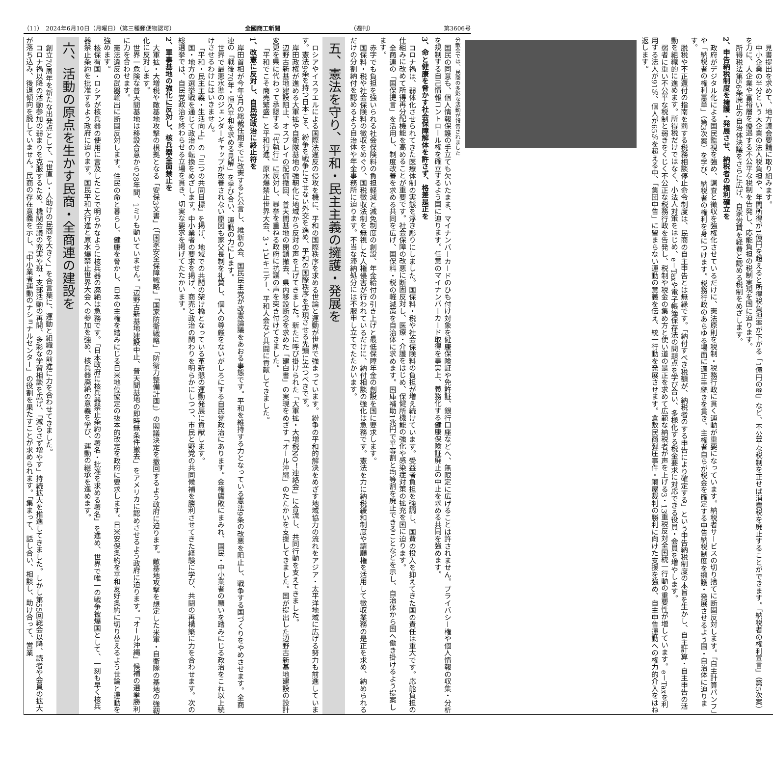（11）　2024年6月10日（月曜日）（第三種郵便物認可） 全國商工新聞 （週刊） 第3606号
見書提出を求めて、地方議会要請に取り組みます。
中小企業の半分という大企業の法人税負担や、年間所得が1億円を超えると所得税負担率が下がる「1億円の壁」など、不公平な税制を正せば消費税を廃止することができます。「納税者の権利宣言」（第5次案）を力に、大企業や富裕層を優遇する不公平な税制を告発し、応能負担の税制実現を国に迫ります。
所得税法第56条廃止の自治体決議をさらに広げ、自家労賃を経費と認める税制をめざします。
2、申告納税制度を擁護・発展させ、納税者の権利確立を
政府がデジタル化による国民監視を強め、調査と徴収を強権化させているだけに、憲法原則を税制・税務行政に貫く運動が重要になっています。納税者サービスの切り捨てに断固反対します。「自主計算パンフ」や「納税者の権利憲章」（第3次案）を学び、納税者の権利を身につけます。税務行政のあらゆる場面に適正手続きを貫き、主権者自らが税金を確定する申告納税制度を擁護・発展させるよう国・自治体に迫ります。
脱税や不正還付の指南を罰する税務相談停止命令制度は、民商の自主申告とは無縁です。「納付すべき税額が、納税者のする申告により確定する」という申告納税制度の本旨を生かし、自主計算・自主申告の活動を組織的に進めます。所得税だけではなく、小法人対策をはじめ、e－Taxや電子帳簿保存法の問題点を学び合い、多様化する税金要求に対応できる役員・会員を増やします。
弱者に重い不公平な税制と弱きをくじく不公正な税務行政を告発し、税制や税金の集め方と使い道の是正を求めて広範な納税者が声を上げる3・13重税反対全国統一行動の重要性が増しています。e－Taxを利用する法人が91％、個人が65％を超える中、「集団申告」に留まらない運動の意義を伝え、統一行動を発展させます。倉敷民商弾圧事件・禰屋裁判の勝利に向けた支援を強め、自主申告運動への権力的介入をはね返します。
分散会では、民商の多彩な活動が報告されました
国民の同意も、個人情報保護の手立ても欠いたまま、マイナンバーカードのひも付け対象を健康保険証や免許証、銀行口座などへ、無限定に広げることは許されません。プライバシー権や個人情報の収集・分析を規制する自己情報コントロール権を確立するよう国に迫ります。任意のマイナンバーカード取得を事実上、義務化する健康保険証廃止の中止を求める共同を強めます。
3、命と健康を脅かす社会保障解体を許さず、格差是正を
コロナ禍は、弱体化させられてきた医療体制の実態を浮き彫りにしました。国保料・税や社会保険料の負担が増え続けています。受益者負担を強調し、国費の投入を抑えてきた国の責任は重大です。応能負担の仕組みに改めて所得再分配機能を高めることが重要です。社会保障の改悪に断固反対し、医療・介護をはじめ、保健所機能の強化や感染症対策の拡充を国に迫ります。
全商連の「国保提言」を活用し、制度改善を求める共同を広げ、国保料・税の軽減策を自治体に求めます。国庫補助1兆円で平等割と均等割を廃止できることなどを示し、自治体から国へ働き掛けるよう提案します。
赤字でも負担を強いられる社会保険料の負担軽減と減免制度の創設、年金給付の引き上げと最低保障年金の創設を国に要求します。
国保料・税や社会保険料の徴収をめぐり、国税徴収法制を無視した人権侵害が行われているだけに、納付相談の強化は急務です。憲法を力に納税緩和制度や請願権を活用して徴収業務の是正を求め、納められるだけの分割納付を認めるよう自治体や年金事務所に迫ります。不当な滞納処分には不服申し立てでたたかいます。
五、憲法を守り、平和・民主主義の擁護・発展を
ロシアやイスラエルによる国際法違反の侵攻を機に、平和の国際秩序を求める世論と運動が世界で強まっています。紛争の平和的解決をめざす地域協力の流れをアジア・太平洋地域に広げる努力も前進しています。憲法9条を持つ日本こそ、紛争を戦争にさせない外交を進め、平和の国際秩序を実現させる先頭に立つべきです。
岸田政権が進める大軍拡や自衛隊基地の強靭化に地域から反対の声を上げてきました。新たに呼び掛けられた「大軍拡・大増税NO！連絡会」に合流し、共同行動を支えてきました。
辺野古新基地建設阻止、オスプレイの配備撤回、普天間基地の閉鎖撤去、県内移設断念を求めた「建白書」の実現をめざす「オール沖縄」のたたかいを支援してきました。国が提出した辺野古新基地建設の設計変更を県に代わって承認する「代執行」に反対し、暴挙を重ねる政府に抗議の声を突き付けてきました。
「平和でこそ商売繁盛」と平和行進、原水爆禁止世界大会、3・1ビキニデー、平和大会など共闘に貢献してきました。
1、改憲に反対し、自民党政治に終止符を
岸田首相が今年9月の総裁任期までに改憲すると公言し、維新の会、国民民主党が改憲論議をあおる事態です。平和を維持する力となっている憲法9条の改悪を阻止し、戦争する国づくりをやめさせます。全商連の「戦後70年・恒久平和を求める見解」を学び合い、運動の力にします。
世界で最悪水準のジェンダーギャップが改善されない原因も家父長制を礼賛し、個人の尊厳をないがしろにする自民党政治にあります。金権腐敗にまみれ、国民・中小業者の願いを踏みにじる政治をこれ以上続けさせるわけにはいきません。
「平和・民主主義・生活向上」の「三つの共同目標」を掲げ、地域での共闘の架け橋となっている革新懇の運動発展に貢献します。
国・地方の選挙戦を通じて政治の転換をめざします。中小業者の要求を掲げ、商売と政治の関わりを明らかにしつつ、市民と野党の共同候補を勝利させてきた経験に学び、共闘の再構築に力を合わせます。次の総選挙では、自民党政治を終わらせる立場を貫き、切実な要求を掲げてたたかいます。
2、軍事基地の強化に反対し、核兵器全面禁止を
大軍拡・大増税や敵基地攻撃の根拠となる「安保3文書」（「国家安全保障戦略」「国家防衛戦略」「防衛力整備計画」）の閣議決定を撤回するよう政府に迫ります。敵基地攻撃を想定した米軍・自衛隊の基地の強靭化に反対します。
世界一危険な普天間基地は移設合意から28年間、1ミリも動いていません。「辺野古新基地建設中止、普天間基地の即時無条件撤去」をアメリカに認めさせるよう政府に迫ります。「オール沖縄」候補の選挙勝利に力を合わせます。
憲法違反の武器輸出に断固反対します。住民の命と暮らし、健康を脅かし、日本の主権を踏みにじる日米地位協定の抜本的改定を政府に要求します。日米安保条約を平和友好条約に切り替えるよう世論と運動を強めます。
核保有国・ロシアが核兵器の使用に言及したことで明らかなように核兵器の廃絶は急務です。「日本政府に核兵器禁止条約の署名・批准を求める署名」を進め、世界で唯一の戦争被爆国として、一刻も早く核兵器禁止条約を批准するよう政府に迫ります。国民平和大行進と原水爆禁止世界大会への参加を強め、核兵器廃絶の意義を学び、運動の継承を進めます。
六、活動の原点を生かす民商・全商連の建設を
創立70周年を新たな出発点として、「世直し・人助けの民商を大きく」を合言葉に、運動と組織の前進に力を合わせてきました。
コロナ禍以降の活動参加の弱まりを克服するため、機関会議の充実や班・支部活動の再開、多彩な学習相談を広げ、「減らさず増やす」持続拡大を推進してきました。しかし第55回総会以降、読者や会員の拡大が落ち込み、後退傾向を脱していません。民商の存在意義を示し、「中小業者運動のナショナルセンター」の役割を果たすことが求められます。「集まって、話し合い、相談し、助け合って、営業